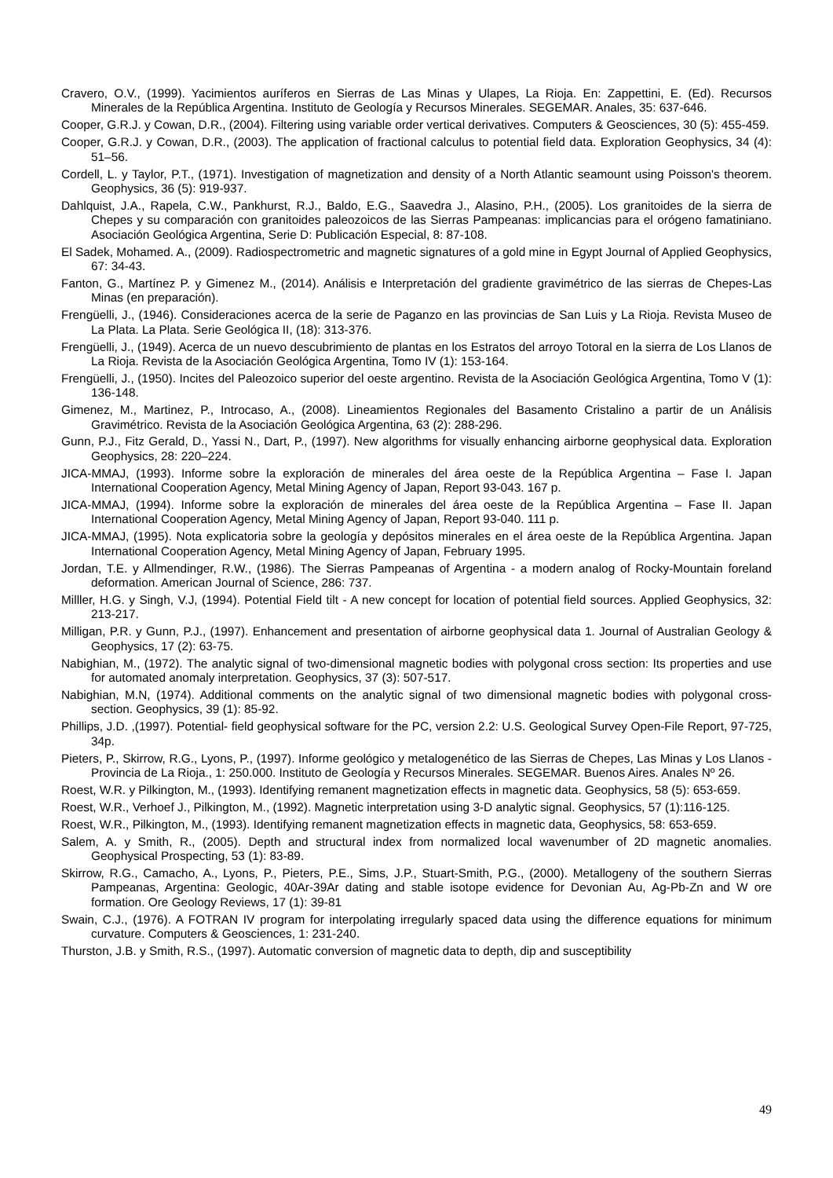Cravero, O.V., (1999). Yacimientos auríferos en Sierras de Las Minas y Ulapes, La Rioja. En: Zappettini, E. (Ed). Recursos Minerales de la República Argentina. Instituto de Geología y Recursos Minerales. SEGEMAR. Anales, 35: 637-646.
Cooper, G.R.J. y Cowan, D.R., (2004). Filtering using variable order vertical derivatives. Computers & Geosciences, 30 (5): 455-459.
Cooper, G.R.J. y Cowan, D.R., (2003). The application of fractional calculus to potential field data. Exploration Geophysics, 34 (4): 51–56.
Cordell, L. y Taylor, P.T., (1971). Investigation of magnetization and density of a North Atlantic seamount using Poisson's theorem. Geophysics, 36 (5): 919-937.
Dahlquist, J.A., Rapela, C.W., Pankhurst, R.J., Baldo, E.G., Saavedra J., Alasino, P.H., (2005). Los granitoides de la sierra de Chepes y su comparación con granitoides paleozoicos de las Sierras Pampeanas: implicancias para el orógeno famatiniano. Asociación Geológica Argentina, Serie D: Publicación Especial, 8: 87-108.
El Sadek, Mohamed. A., (2009). Radiospectrometric and magnetic signatures of a gold mine in Egypt Journal of Applied Geophysics, 67: 34-43.
Fanton, G., Martínez P. y Gimenez M., (2014). Análisis e Interpretación del gradiente gravimétrico de las sierras de Chepes-Las Minas (en preparación).
Frengüelli, J., (1946). Consideraciones acerca de la serie de Paganzo en las provincias de San Luis y La Rioja. Revista Museo de La Plata. La Plata. Serie Geológica II, (18): 313-376.
Frengüelli, J., (1949). Acerca de un nuevo descubrimiento de plantas en los Estratos del arroyo Totoral en la sierra de Los Llanos de La Rioja. Revista de la Asociación Geológica Argentina, Tomo IV (1): 153-164.
Frengüelli, J., (1950). Incites del Paleozoico superior del oeste argentino. Revista de la Asociación Geológica Argentina, Tomo V (1): 136-148.
Gimenez, M., Martinez, P., Introcaso, A., (2008). Lineamientos Regionales del Basamento Cristalino a partir de un Análisis Gravimétrico. Revista de la Asociación Geológica Argentina, 63 (2): 288-296.
Gunn, P.J., Fitz Gerald, D., Yassi N., Dart, P., (1997). New algorithms for visually enhancing airborne geophysical data. Exploration Geophysics, 28: 220–224.
JICA-MMAJ, (1993). Informe sobre la exploración de minerales del área oeste de la República Argentina – Fase I. Japan International Cooperation Agency, Metal Mining Agency of Japan, Report 93-043. 167 p.
JICA-MMAJ, (1994). Informe sobre la exploración de minerales del área oeste de la República Argentina – Fase II. Japan International Cooperation Agency, Metal Mining Agency of Japan, Report 93-040. 111 p.
JICA-MMAJ, (1995). Nota explicatoria sobre la geología y depósitos minerales en el área oeste de la República Argentina. Japan International Cooperation Agency, Metal Mining Agency of Japan, February 1995.
Jordan, T.E. y Allmendinger, R.W., (1986). The Sierras Pampeanas of Argentina - a modern analog of Rocky-Mountain foreland deformation. American Journal of Science, 286: 737.
Milller, H.G. y Singh, V.J, (1994). Potential Field tilt - A new concept for location of potential field sources. Applied Geophysics, 32: 213-217.
Milligan, P.R. y Gunn, P.J., (1997). Enhancement and presentation of airborne geophysical data 1. Journal of Australian Geology & Geophysics, 17 (2): 63-75.
Nabighian, M., (1972). The analytic signal of two-dimensional magnetic bodies with polygonal cross section: Its properties and use for automated anomaly interpretation. Geophysics, 37 (3): 507-517.
Nabighian, M.N, (1974). Additional comments on the analytic signal of two dimensional magnetic bodies with polygonal cross-section. Geophysics, 39 (1): 85-92.
Phillips, J.D. ,(1997). Potential- field geophysical software for the PC, version 2.2: U.S. Geological Survey Open-File Report, 97-725, 34p.
Pieters, P., Skirrow, R.G., Lyons, P., (1997). Informe geológico y metalogenético de las Sierras de Chepes, Las Minas y Los Llanos - Provincia de La Rioja., 1: 250.000. Instituto de Geología y Recursos Minerales. SEGEMAR. Buenos Aires. Anales Nº 26.
Roest, W.R. y Pilkington, M., (1993). Identifying remanent magnetization effects in magnetic data. Geophysics, 58 (5): 653-659.
Roest, W.R., Verhoef J., Pilkington, M., (1992). Magnetic interpretation using 3-D analytic signal. Geophysics, 57 (1):116-125.
Roest, W.R., Pilkington, M., (1993). Identifying remanent magnetization effects in magnetic data, Geophysics, 58: 653-659.
Salem, A. y Smith, R., (2005). Depth and structural index from normalized local wavenumber of 2D magnetic anomalies. Geophysical Prospecting, 53 (1): 83-89.
Skirrow, R.G., Camacho, A., Lyons, P., Pieters, P.E., Sims, J.P., Stuart-Smith, P.G., (2000). Metallogeny of the southern Sierras Pampeanas, Argentina: Geologic, 40Ar-39Ar dating and stable isotope evidence for Devonian Au, Ag-Pb-Zn and W ore formation. Ore Geology Reviews, 17 (1): 39-81
Swain, C.J., (1976). A FOTRAN IV program for interpolating irregularly spaced data using the difference equations for minimum curvature. Computers & Geosciences, 1: 231-240.
Thurston, J.B. y Smith, R.S., (1997). Automatic conversion of magnetic data to depth, dip and susceptibility
49